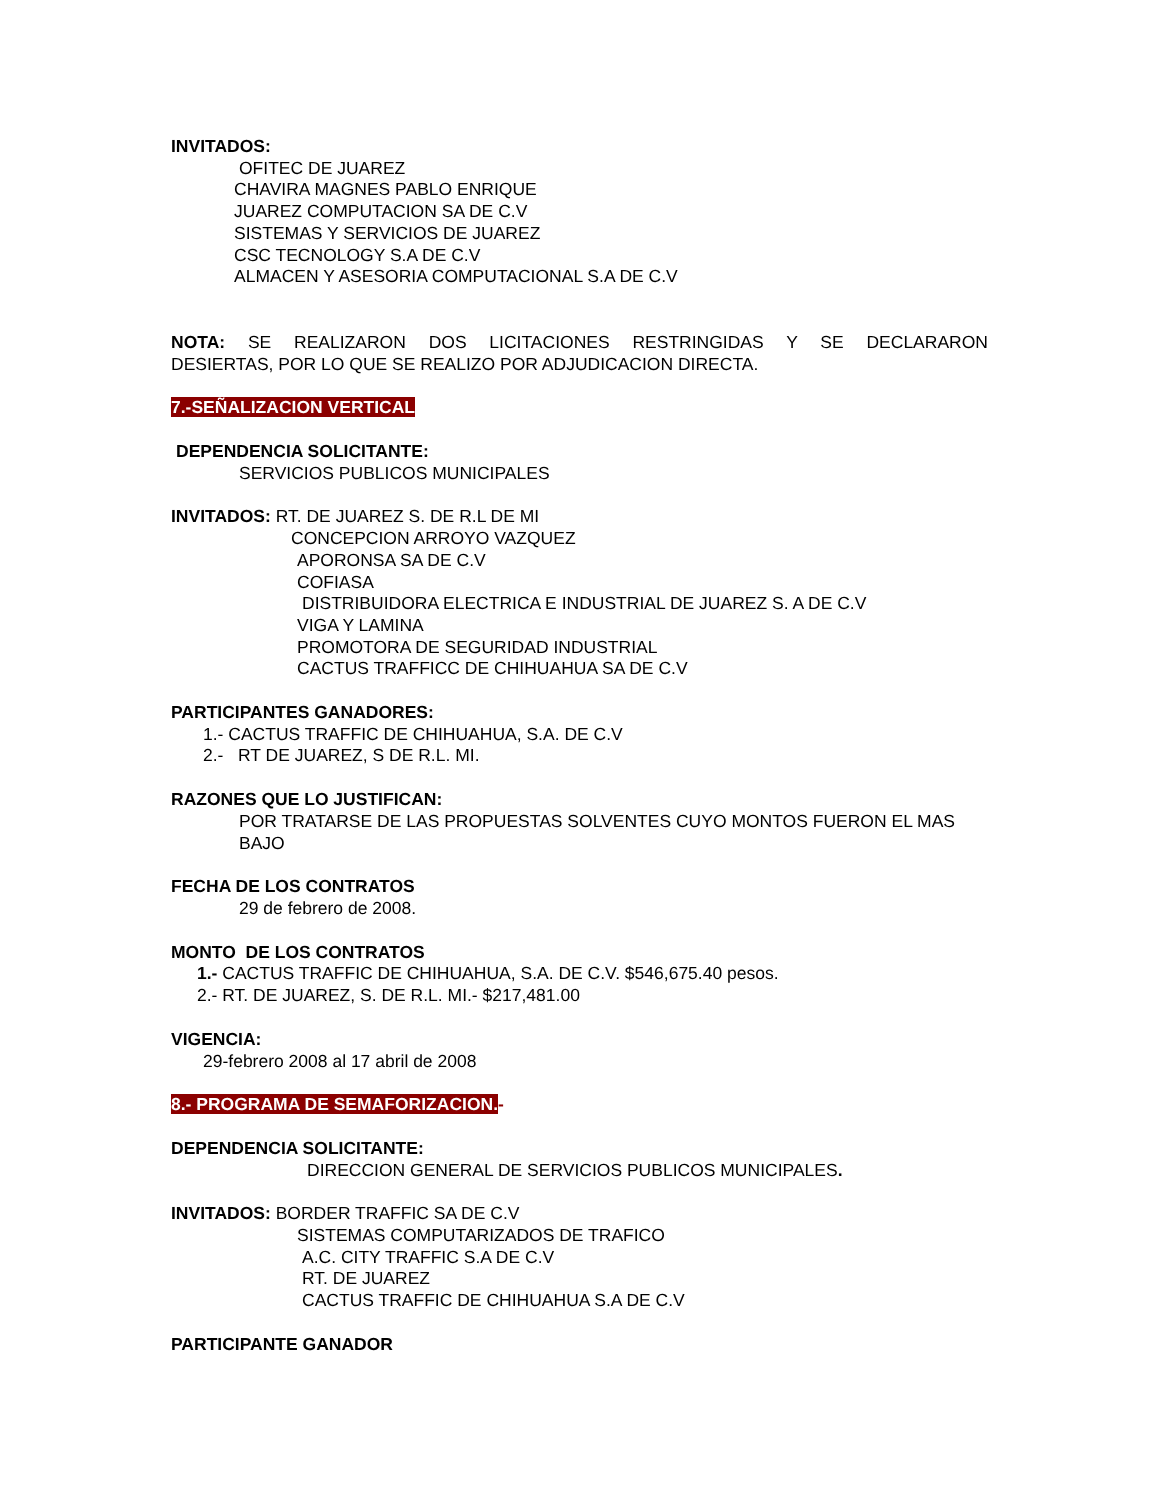INVITADOS:
OFITEC DE JUAREZ
CHAVIRA MAGNES PABLO ENRIQUE
JUAREZ COMPUTACION SA DE C.V
SISTEMAS Y SERVICIOS DE JUAREZ
CSC TECNOLOGY S.A DE C.V
ALMACEN Y ASESORIA COMPUTACIONAL S.A DE C.V
NOTA: SE REALIZARON DOS LICITACIONES RESTRINGIDAS Y SE DECLARARON
DESIERTAS, POR LO QUE SE REALIZO POR ADJUDICACION DIRECTA.
7.-SEÑALIZACION VERTICAL
DEPENDENCIA SOLICITANTE:
SERVICIOS PUBLICOS MUNICIPALES
INVITADOS: RT. DE JUAREZ S. DE R.L DE MI
CONCEPCION ARROYO VAZQUEZ
APORONSA SA DE C.V
COFIASA
DISTRIBUIDORA ELECTRICA E INDUSTRIAL DE JUAREZ S. A DE C.V
VIGA Y LAMINA
PROMOTORA DE SEGURIDAD INDUSTRIAL
CACTUS TRAFFICC DE CHIHUAHUA SA DE C.V
PARTICIPANTES GANADORES:
1.- CACTUS TRAFFIC DE CHIHUAHUA, S.A. DE C.V
2.- RT DE JUAREZ, S DE R.L. MI.
RAZONES QUE LO JUSTIFICAN:
POR TRATARSE DE LAS PROPUESTAS SOLVENTES CUYO MONTOS FUERON EL MAS BAJO
FECHA DE LOS CONTRATOS
29 de febrero de 2008.
MONTO DE LOS CONTRATOS
1.- CACTUS TRAFFIC DE CHIHUAHUA, S.A. DE C.V. $546,675.40 pesos.
2.- RT. DE JUAREZ, S. DE R.L. MI.- $217,481.00
VIGENCIA:
29-febrero 2008 al 17 abril de 2008
8.- PROGRAMA DE SEMAFORIZACION.-
DEPENDENCIA SOLICITANTE:
DIRECCION GENERAL DE SERVICIOS PUBLICOS MUNICIPALES.
INVITADOS: BORDER TRAFFIC SA DE C.V
SISTEMAS COMPUTARIZADOS DE TRAFICO
A.C. CITY TRAFFIC S.A DE C.V
RT. DE JUAREZ
CACTUS TRAFFIC DE CHIHUAHUA S.A DE C.V
PARTICIPANTE GANADOR